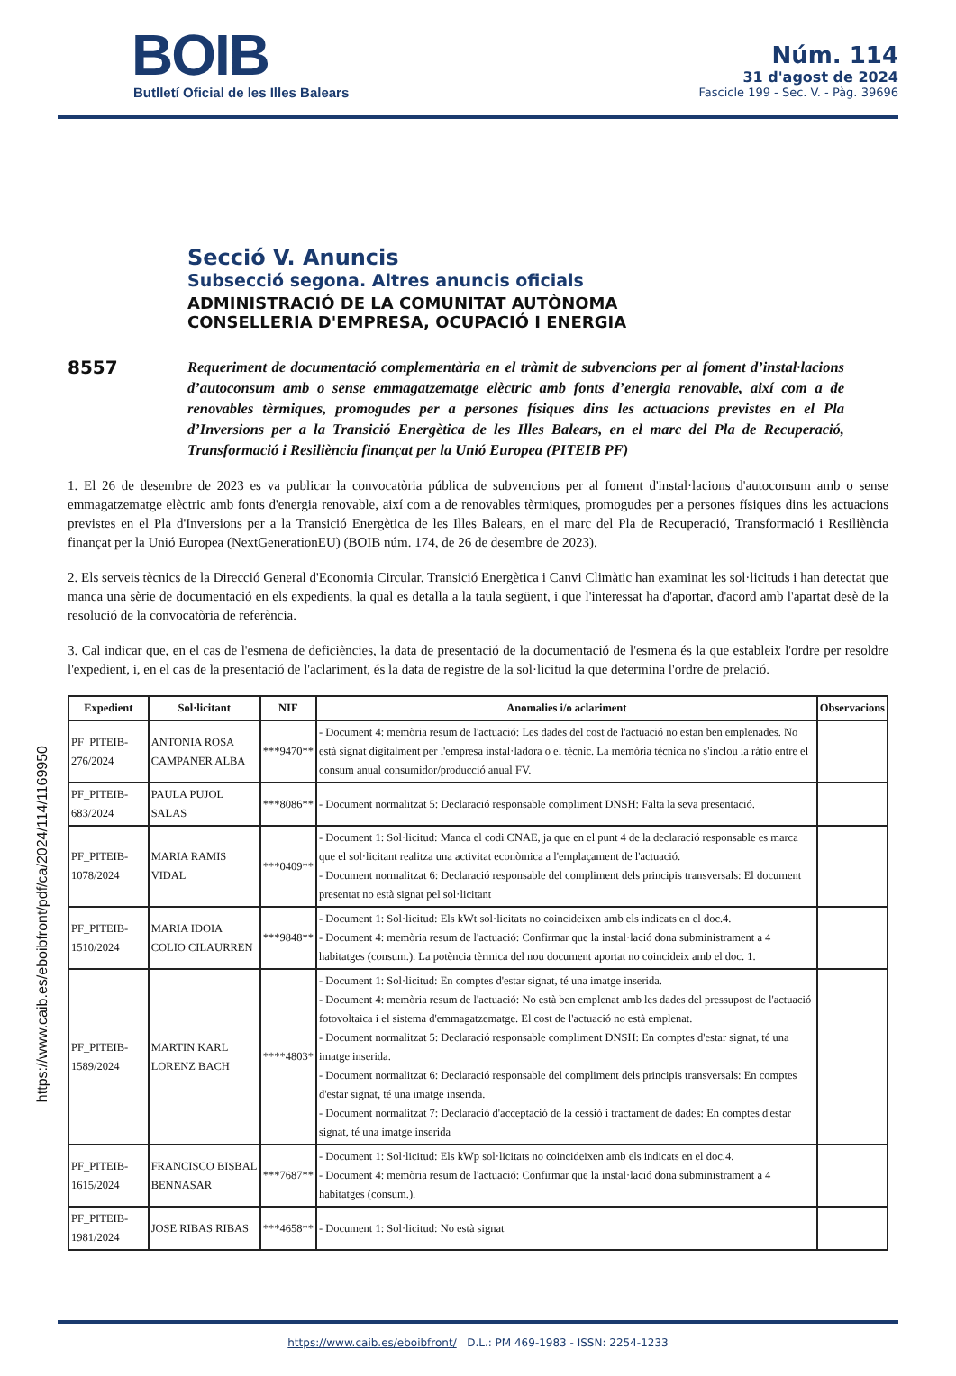BOIB
Butlletí Oficial de les Illes Balears
Núm. 114
31 d'agost de 2024
Fascicle 199 - Sec. V. - Pàg. 39696
Secció V. Anuncis
Subsecció segona. Altres anuncis oficials
ADMINISTRACIÓ DE LA COMUNITAT AUTÒNOMA
CONSELLERIA D'EMPRESA, OCUPACIÓ I ENERGIA
8557
Requeriment de documentació complementària en el tràmit de subvencions per al foment d’instal·lacions d’autoconsum amb o sense emmagatzematge elèctric amb fonts d’energia renovable, així com a de renovables tèrmiques, promogudes per a persones físiques dins les actuacions previstes en el Pla d’Inversions per a la Transició Energètica de les Illes Balears, en el marc del Pla de Recuperació, Transformació i Resiliència finançat per la Unió Europea (PITEIB PF)
1. El 26 de desembre de 2023 es va publicar la convocatòria pública de subvencions per al foment d'instal·lacions d'autoconsum amb o sense emmagatzematge elèctric amb fonts d'energia renovable, així com a de renovables tèrmiques, promogudes per a persones físiques dins les actuacions previstes en el Pla d'Inversions per a la Transició Energètica de les Illes Balears, en el marc del Pla de Recuperació, Transformació i Resiliència finançat per la Unió Europea (NextGenerationEU) (BOIB núm. 174, de 26 de desembre de 2023).
2. Els serveis tècnics de la Direcció General d'Economia Circular. Transició Energètica i Canvi Climàtic han examinat les sol·licituds i han detectat que manca una sèrie de documentació en els expedients, la qual es detalla a la taula següent, i que l'interessat ha d'aportar, d'acord amb l'apartat desè de la resolució de la convocatòria de referència.
3. Cal indicar que, en el cas de l'esmena de deficiències, la data de presentació de la documentació de l'esmena és la que estableix l'ordre per resoldre l'expedient, i, en el cas de la presentació de l'aclariment, és la data de registre de la sol·licitud la que determina l'ordre de prelació.
| Expedient | Sol·licitant | NIF | Anomalies i/o aclariment | Observacions |
| --- | --- | --- | --- | --- |
| PF_PITEIB-276/2024 | ANTONIA ROSA CAMPANER ALBA | ***9470** | - Document 4: memòria resum de l'actuació: Les dades del cost de l'actuació no estan ben emplenades. No està signat digitalment per l'empresa instal·ladora o el tècnic. La memòria tècnica no s'inclou la ràtio entre el consum anual consumidor/producció anual FV. | |
| PF_PITEIB-683/2024 | PAULA PUJOL SALAS | ***8086** | - Document normalitzat 5: Declaració responsable compliment DNSH: Falta la seva presentació. | |
| PF_PITEIB-1078/2024 | MARIA RAMIS VIDAL | ***0409** | - Document 1: Sol·licitud: Manca el codi CNAE, ja que en el punt 4 de la declaració responsable es marca que el sol·licitant realitza una activitat econòmica a l'emplaçament de l'actuació. - Document normalitzat 6: Declaració responsable del compliment dels principis transversals: El document presentat no està signat pel sol·licitant | |
| PF_PITEIB-1510/2024 | MARIA IDOIA COLIO CILAURREN | ***9848** | - Document 1: Sol·licitud: Els kWt sol·licitats no coincideixen amb els indicats en el doc.4. - Document 4: memòria resum de l'actuació: Confirmar que la instal·lació dona subministrament a 4 habitatges (consum.). La potència tèrmica del nou document aportat no coincideix amb el doc. 1. | |
| PF_PITEIB-1589/2024 | MARTIN KARL LORENZ BACH | ****4803* | - Document 1: Sol·licitud: En comptes d'estar signat, té una imatge inserida. - Document 4: memòria resum de l'actuació: No està ben emplenat amb les dades del pressupost de l'actuació fotovoltaica i el sistema d'emmagatzematge. El cost de l'actuació no està emplenat. - Document normalitzat 5: Declaració responsable compliment DNSH: En comptes d'estar signat, té una imatge inserida. - Document normalitzat 6: Declaració responsable del compliment dels principis transversals: En comptes d'estar signat, té una imatge inserida. - Document normalitzat 7: Declaració d'acceptació de la cessió i tractament de dades: En comptes d'estar signat, té una imatge inserida | |
| PF_PITEIB-1615/2024 | FRANCISCO BISBAL BENNASAR | ***7687** | - Document 1: Sol·licitud: Els kWp sol·licitats no coincideixen amb els indicats en el doc.4. - Document 4: memòria resum de l'actuació: Confirmar que la instal·lació dona subministrament a 4 habitatges (consum.). | |
| PF_PITEIB-1981/2024 | JOSE RIBAS RIBAS | ***4658** | - Document 1: Sol·licitud: No està signat | |
https://www.caib.es/eboibfront/pdf/ca/2024/114/1169950
https://www.caib.es/eboibfront/ D.L.: PM 469-1983 - ISSN: 2254-1233